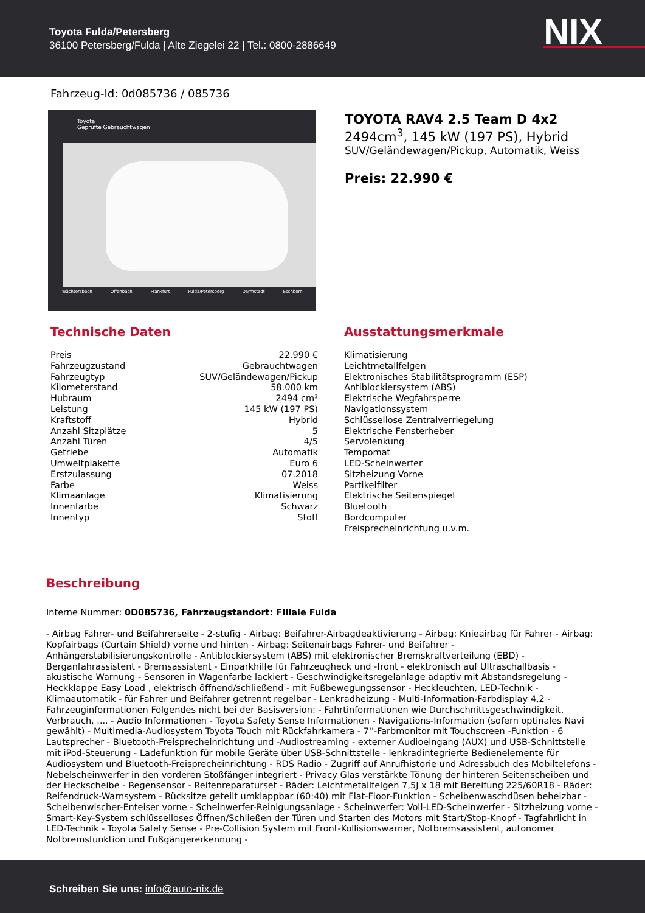Toyota Fulda/Petersberg
36100 Petersberg/Fulda | Alte Ziegelei 22 | Tel.: 0800-2886649
NIX
Fahrzeug-Id: 0d085736 / 085736
Toyota
Geprüfte Gebrauchtwagen
Wächtersbach Offenbach Frankfurt Fulda/Petersberg Darmstadt Eschborn
TOYOTA RAV4 2.5 Team D 4x2
2494cm<sup>3</sup>, 145 kW (197 PS), Hybrid
SUV/Geländewagen/Pickup, Automatik, Weiss
Preis: 22.990 €
Technische Daten
| Preis | 22.990 € |
| Fahrzeugzustand | Gebrauchtwagen |
| Fahrzeugtyp | SUV/Geländewagen/Pickup |
| Kilometerstand | 58.000 km |
| Hubraum | 2494 cm³ |
| Leistung | 145 kW (197 PS) |
| Kraftstoff | Hybrid |
| Anzahl Sitzplätze | 5 |
| Anzahl Türen | 4/5 |
| Getriebe | Automatik |
| Umweltplakette | Euro 6 |
| Erstzulassung | 07.2018 |
| Farbe | Weiss |
| Klimaanlage | Klimatisierung |
| Innenfarbe | Schwarz |
| Innentyp | Stoff |
Ausstattungsmerkmale
Klimatisierung
Leichtmetallfelgen
Elektronisches Stabilitätsprogramm (ESP)
Antiblockiersystem (ABS)
Elektrische Wegfahrsperre
Navigationssystem
Schlüssellose Zentralverriegelung
Elektrische Fensterheber
Servolenkung
Tempomat
LED-Scheinwerfer
Sitzheizung Vorne
Partikelfilter
Elektrische Seitenspiegel
Bluetooth
Bordcomputer
Freisprecheinrichtung u.v.m.
Beschreibung
Interne Nummer: 0D085736, Fahrzeugstandort: Filiale Fulda
- Airbag Fahrer- und Beifahrerseite - 2-stufig - Airbag: Beifahrer-Airbagdeaktivierung - Airbag: Knieairbag für Fahrer - Airbag: Kopfairbags (Curtain Shield) vorne und hinten - Airbag: Seitenairbags Fahrer- und Beifahrer - Anhängerstabilisierungskontrolle - Antiblockiersystem (ABS) mit elektronischer Bremskraftverteilung (EBD) - Berganfahrassistent - Bremsassistent - Einparkhilfe für Fahrzeugheck und -front - elektronisch auf Ultraschallbasis - akustische Warnung - Sensoren in Wagenfarbe lackiert - Geschwindigkeitsregelanlage adaptiv mit Abstandsregelung - Heckklappe Easy Load , elektrisch öffnend/schließend - mit Fußbewegungssensor - Heckleuchten, LED-Technik - Klimaautomatik - für Fahrer und Beifahrer getrennt regelbar - Lenkradheizung - Multi-Information-Farbdisplay 4,2 - Fahrzeuginformationen Folgendes nicht bei der Basisversion: - Fahrtinformationen wie Durchschnittsgeschwindigkeit, Verbrauch, .... - Audio Informationen - Toyota Safety Sense Informationen - Navigations-Information (sofern optinales Navi gewählt) - Multimedia-Audiosystem Toyota Touch mit Rückfahrkamera - 7''-Farbmonitor mit Touchscreen -Funktion - 6 Lautsprecher - Bluetooth-Freisprecheinrichtung und -Audiostreaming - externer Audioeingang (AUX) und USB-Schnittstelle mit iPod-Steuerung - Ladefunktion für mobile Geräte über USB-Schnittstelle - lenkradintegrierte Bedienelemente für Audiosystem und Bluetooth-Freisprecheinrichtung - RDS Radio - Zugriff auf Anrufhistorie und Adressbuch des Mobiltelefons - Nebelscheinwerfer in den vorderen Stoßfänger integriert - Privacy Glas verstärkte Tönung der hinteren Seitenscheiben und der Heckscheibe - Regensensor - Reifenreparaturset - Räder: Leichtmetallfelgen 7,5J x 18 mit Bereifung 225/60R18 - Räder: Reifendruck-Warnsystem - Rücksitze geteilt umklappbar (60:40) mit Flat-Floor-Funktion - Scheibenwaschdüsen beheizbar - Scheibenwischer-Enteiser vorne - Scheinwerfer-Reinigungsanlage - Scheinwerfer: Voll-LED-Scheinwerfer - Sitzheizung vorne - Smart-Key-System schlüsselloses Öffnen/Schließen der Türen und Starten des Motors mit Start/Stop-Knopf - Tagfahrlicht in LED-Technik - Toyota Safety Sense - Pre-Collision System mit Front-Kollisionswarner, Notbremsassistent, autonomer Notbremsfunktion und Fußgängererkennung -
Schreiben Sie uns: info@auto-nix.de